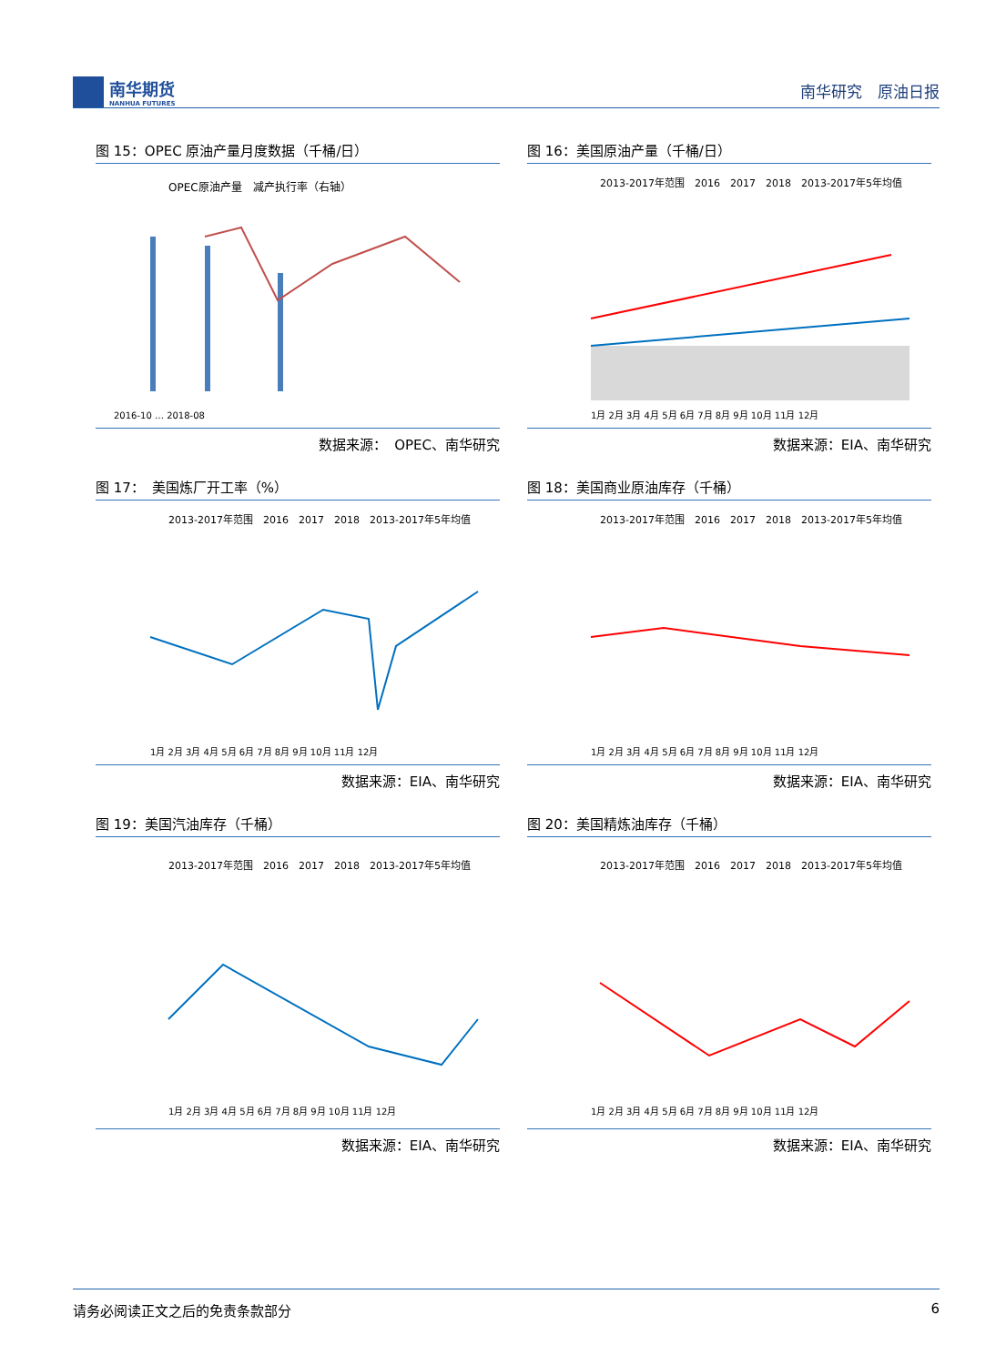南华期货
NANHUA FUTURES
南华研究　原油日报
图 15：OPEC 原油产量月度数据（千桶/日）
OPEC原油产量　减产执行率（右轴）
2016-10 … 2018-08
数据来源：　OPEC、南华研究
图 16：美国原油产量（千桶/日）
2013-2017年范围　2016　2017　2018　2013-2017年5年均值
1月 2月 3月 4月 5月 6月 7月 8月 9月 10月 11月 12月
数据来源：EIA、南华研究
图 17：　美国炼厂开工率（%）
2013-2017年范围　2016　2017　2018　2013-2017年5年均值
1月 2月 3月 4月 5月 6月 7月 8月 9月 10月 11月 12月
数据来源：EIA、南华研究
图 18：美国商业原油库存（千桶）
2013-2017年范围　2016　2017　2018　2013-2017年5年均值
1月 2月 3月 4月 5月 6月 7月 8月 9月 10月 11月 12月
数据来源：EIA、南华研究
图 19：美国汽油库存（千桶）
2013-2017年范围　2016　2017　2018　2013-2017年5年均值
1月 2月 3月 4月 5月 6月 7月 8月 9月 10月 11月 12月
数据来源：EIA、南华研究
图 20：美国精炼油库存（千桶）
2013-2017年范围　2016　2017　2018　2013-2017年5年均值
1月 2月 3月 4月 5月 6月 7月 8月 9月 10月 11月 12月
数据来源：EIA、南华研究
请务必阅读正文之后的免责条款部分 6